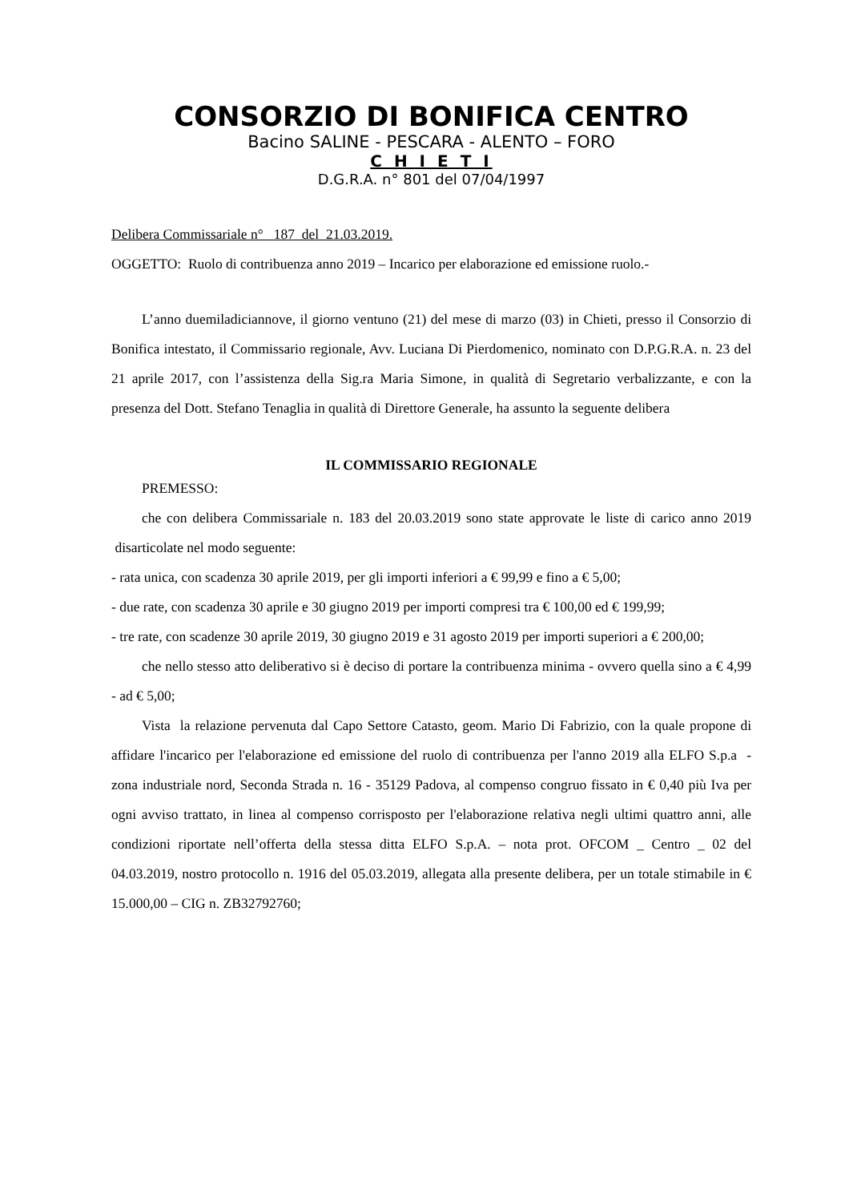CONSORZIO DI BONIFICA CENTRO
Bacino SALINE - PESCARA - ALENTO – FORO
C H I E T I
D.G.R.A. n° 801 del 07/04/1997
Delibera Commissariale n° 187 del 21.03.2019.
OGGETTO: Ruolo di contribuenza anno 2019 – Incarico per elaborazione ed emissione ruolo.-
L’anno duemiladiciannove, il giorno ventuno (21) del mese di marzo (03) in Chieti, presso il Consorzio di Bonifica intestato, il Commissario regionale, Avv. Luciana Di Pierdomenico, nominato con D.P.G.R.A. n. 23 del 21 aprile 2017, con l’assistenza della Sig.ra Maria Simone, in qualità di Segretario verbalizzante, e con la presenza del Dott. Stefano Tenaglia in qualità di Direttore Generale, ha assunto la seguente delibera
IL COMMISSARIO REGIONALE
PREMESSO:
che con delibera Commissariale n. 183 del 20.03.2019 sono state approvate le liste di carico anno 2019 disarticolate nel modo seguente:
- rata unica, con scadenza 30 aprile 2019, per gli importi inferiori a € 99,99 e fino a € 5,00;
- due rate, con scadenza 30 aprile e 30 giugno 2019 per importi compresi tra € 100,00 ed € 199,99;
- tre rate, con scadenze 30 aprile 2019, 30 giugno 2019 e 31 agosto 2019 per importi superiori a € 200,00;
che nello stesso atto deliberativo si è deciso di portare la contribuenza minima - ovvero quella sino a € 4,99 - ad € 5,00;
Vista la relazione pervenuta dal Capo Settore Catasto, geom. Mario Di Fabrizio, con la quale propone di affidare l'incarico per l'elaborazione ed emissione del ruolo di contribuenza per l'anno 2019 alla ELFO S.p.a - zona industriale nord, Seconda Strada n. 16 - 35129 Padova, al compenso congruo fissato in € 0,40 più Iva per ogni avviso trattato, in linea al compenso corrisposto per l'elaborazione relativa negli ultimi quattro anni, alle condizioni riportate nell’offerta della stessa ditta ELFO S.p.A. – nota prot. OFCOM _ Centro _ 02 del 04.03.2019, nostro protocollo n. 1916 del 05.03.2019, allegata alla presente delibera, per un totale stimabile in € 15.000,00 – CIG n. ZB32792760;